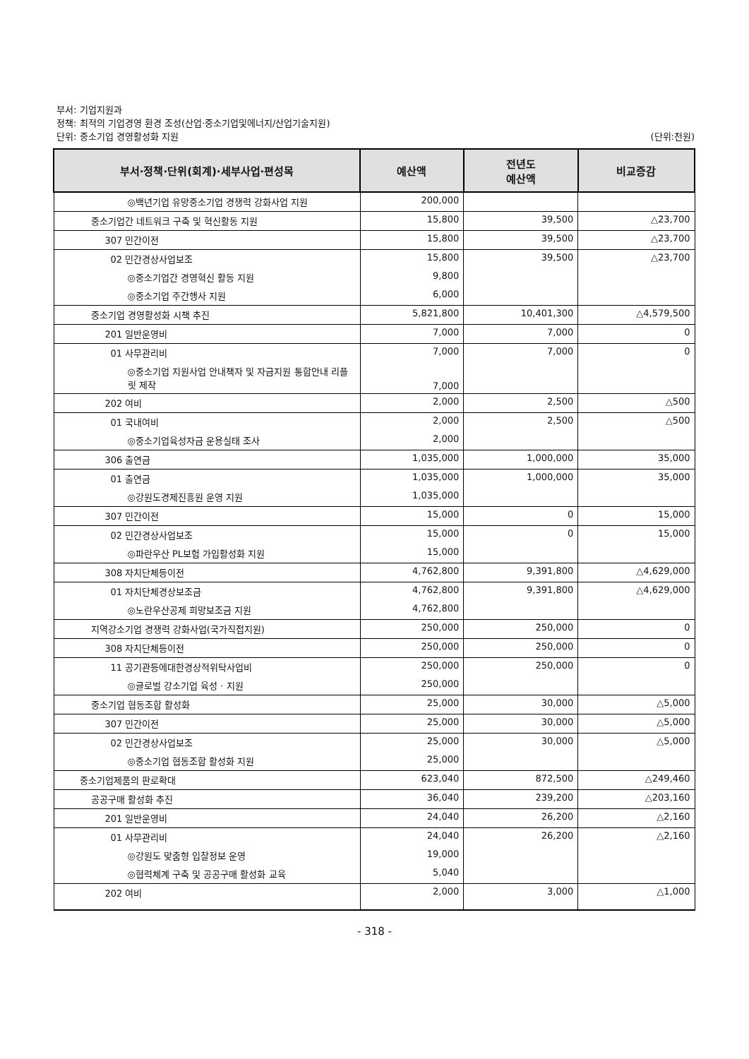부서: 기업지원과
정책: 최적의 기업경영 환경 조성(산업·중소기업및에너지/산업기술지원)
단위: 중소기업 경영활성화 지원 (단위:천원)
| 부서·정책·단위(회계)·세부사업·편성목 | 예산액 | 전년도 예산액 | 비교증감 |
| --- | --- | --- | --- |
| ◎백년기업 유망중소기업 경쟁력 강화사업 지원 | 200,000 | | |
| 중소기업간 네트워크 구축 및 혁신활동 지원 | 15,800 | 39,500 | △23,700 |
| 307 민간이전 | 15,800 | 39,500 | △23,700 |
| 02 민간경상사업보조 | 15,800 | 39,500 | △23,700 |
| ◎중소기업간 경영혁신 활동 지원 | 9,800 | | |
| ◎중소기업 주간행사 지원 | 6,000 | | |
| 중소기업 경영활성화 시책 추진 | 5,821,800 | 10,401,300 | △4,579,500 |
| 201 일반운영비 | 7,000 | 7,000 | 0 |
| 01 사무관리비 | 7,000 | 7,000 | 0 |
| ◎중소기업 지원사업 안내책자 및 자금지원 통합안내 리플릿 제작 | 7,000 | | |
| 202 여비 | 2,000 | 2,500 | △500 |
| 01 국내여비 | 2,000 | 2,500 | △500 |
| ◎중소기업육성자금 운용실태 조사 | 2,000 | | |
| 306 출연금 | 1,035,000 | 1,000,000 | 35,000 |
| 01 출연금 | 1,035,000 | 1,000,000 | 35,000 |
| ◎강원도경제진흥원 운영 지원 | 1,035,000 | | |
| 307 민간이전 | 15,000 | 0 | 15,000 |
| 02 민간경상사업보조 | 15,000 | 0 | 15,000 |
| ◎파란우산 PL보험 가입활성화 지원 | 15,000 | | |
| 308 자치단체등이전 | 4,762,800 | 9,391,800 | △4,629,000 |
| 01 자치단체경상보조금 | 4,762,800 | 9,391,800 | △4,629,000 |
| ◎노란우산공제 희망보조금 지원 | 4,762,800 | | |
| 지역강소기업 경쟁력 강화사업(국가직접지원) | 250,000 | 250,000 | 0 |
| 308 자치단체등이전 | 250,000 | 250,000 | 0 |
| 11 공기관등에대한경상적위탁사업비 | 250,000 | 250,000 | 0 |
| ◎글로벌 강소기업 육성 · 지원 | 250,000 | | |
| 중소기업 협동조합 활성화 | 25,000 | 30,000 | △5,000 |
| 307 민간이전 | 25,000 | 30,000 | △5,000 |
| 02 민간경상사업보조 | 25,000 | 30,000 | △5,000 |
| ◎중소기업 협동조합 활성화 지원 | 25,000 | | |
| 중소기업제품의 판로확대 | 623,040 | 872,500 | △249,460 |
| 공공구매 활성화 추진 | 36,040 | 239,200 | △203,160 |
| 201 일반운영비 | 24,040 | 26,200 | △2,160 |
| 01 사무관리비 | 24,040 | 26,200 | △2,160 |
| ◎강원도 맞춤형 입찰정보 운영 | 19,000 | | |
| ◎협력체계 구축 및 공공구매 활성화 교육 | 5,040 | | |
| 202 여비 | 2,000 | 3,000 | △1,000 |
- 318 -